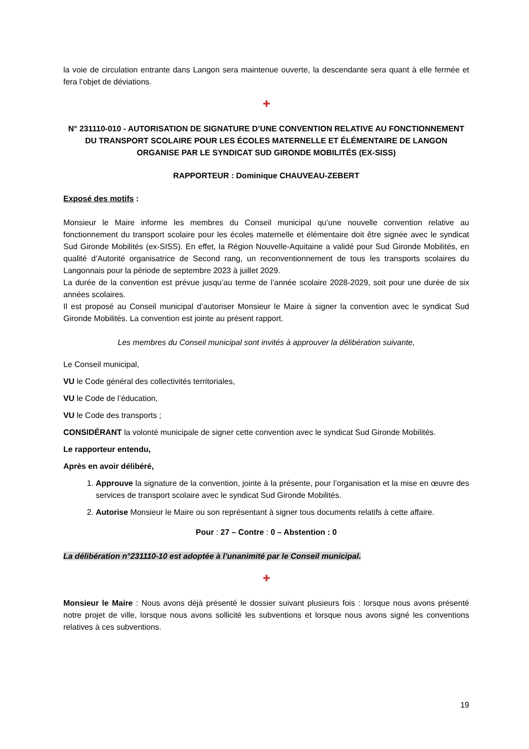la voie de circulation entrante dans Langon sera maintenue ouverte, la descendante sera quant à elle fermée et fera l’objet de déviations.
✚
N° 231110-010 - AUTORISATION DE SIGNATURE D’UNE CONVENTION RELATIVE AU FONCTIONNEMENT DU TRANSPORT SCOLAIRE POUR LES ÉCOLES MATERNELLE ET ÉLÉMENTAIRE DE LANGON ORGANISE PAR LE SYNDICAT SUD GIRONDE MOBILITÉS (EX-SISS)
RAPPORTEUR : Dominique CHAUVEAU-ZEBERT
Exposé des motifs :
Monsieur le Maire informe les membres du Conseil municipal qu’une nouvelle convention relative au fonctionnement du transport scolaire pour les écoles maternelle et élémentaire doit être signée avec le syndicat Sud Gironde Mobilités (ex-SISS). En effet, la Région Nouvelle-Aquitaine a validé pour Sud Gironde Mobilités, en qualité d’Autorité organisatrice de Second rang, un reconventionnement de tous les transports scolaires du Langonnais pour la période de septembre 2023 à juillet 2029.
La durée de la convention est prévue jusqu’au terme de l’année scolaire 2028-2029, soit pour une durée de six années scolaires.
Il est proposé au Conseil municipal d’autoriser Monsieur le Maire à signer la convention avec le syndicat Sud Gironde Mobilités. La convention est jointe au présent rapport.
Les membres du Conseil municipal sont invités à approuver la délibération suivante,
Le Conseil municipal,
VU le Code général des collectivités territoriales,
VU le Code de l’éducation,
VU le Code des transports ;
CONSIDÉRANT la volonté municipale de signer cette convention avec le syndicat Sud Gironde Mobilités.
Le rapporteur entendu,
Après en avoir délibéré,
1. Approuve la signature de la convention, jointe à la présente, pour l’organisation et la mise en œuvre des services de transport scolaire avec le syndicat Sud Gironde Mobilités.
2. Autorise Monsieur le Maire ou son représentant à signer tous documents relatifs à cette affaire.
Pour : 27 – Contre : 0 – Abstention : 0
La délibération n°231110-10 est adoptée à l’unanimité par le Conseil municipal.
✚
Monsieur le Maire : Nous avons déjà présenté le dossier suivant plusieurs fois : lorsque nous avons présenté notre projet de ville, lorsque nous avons sollicité les subventions et lorsque nous avons signé les conventions relatives à ces subventions.
19